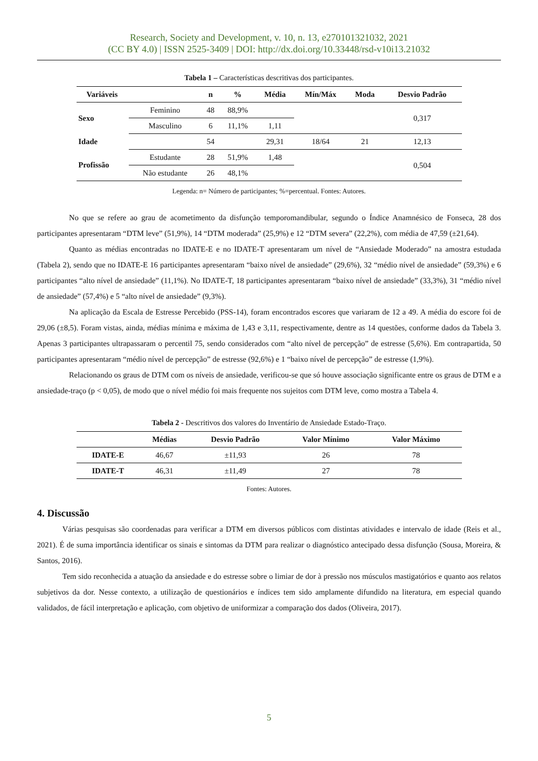Research, Society and Development, v. 10, n. 13, e270101321032, 2021
(CC BY 4.0) | ISSN 2525-3409 | DOI: http://dx.doi.org/10.33448/rsd-v10i13.21032
Tabela 1 – Características descritivas dos participantes.
| Variáveis | | n | % | Média | Mín/Máx | Moda | Desvio Padrão |
| --- | --- | --- | --- | --- | --- | --- | --- |
| Sexo | Feminino | 48 | 88,9% | | | | 0,317 |
| | Masculino | 6 | 11,1% | 1,11 | | | |
| Idade | | 54 | | 29,31 | 18/64 | 21 | 12,13 |
| Profissão | Estudante | 28 | 51,9% | 1,48 | | | 0,504 |
| | Não estudante | 26 | 48,1% | | | | |
Legenda: n= Número de participantes; %=percentual. Fontes: Autores.
No que se refere ao grau de acometimento da disfunção temporomandibular, segundo o Índice Anamnésico de Fonseca, 28 dos participantes apresentaram “DTM leve” (51,9%), 14 “DTM moderada” (25,9%) e 12 “DTM severa” (22,2%), com média de 47,59 (±21,64).
Quanto as médias encontradas no IDATE-E e no IDATE-T apresentaram um nível de “Ansiedade Moderado” na amostra estudada (Tabela 2), sendo que no IDATE-E 16 participantes apresentaram “baixo nível de ansiedade” (29,6%), 32 “médio nível de ansiedade” (59,3%) e 6 participantes “alto nível de ansiedade” (11,1%). No IDATE-T, 18 participantes apresentaram “baixo nível de ansiedade” (33,3%), 31 “médio nível de ansiedade” (57,4%) e 5 “alto nível de ansiedade” (9,3%).
Na aplicação da Escala de Estresse Percebido (PSS-14), foram encontrados escores que variaram de 12 a 49. A média do escore foi de 29,06 (±8,5). Foram vistas, ainda, médias mínima e máxima de 1,43 e 3,11, respectivamente, dentre as 14 questões, conforme dados da Tabela 3. Apenas 3 participantes ultrapassaram o percentil 75, sendo considerados com “alto nível de percepção” de estresse (5,6%). Em contrapartida, 50 participantes apresentaram “médio nível de percepção” de estresse (92,6%) e 1 “baixo nível de percepção” de estresse (1,9%).
Relacionando os graus de DTM com os níveis de ansiedade, verificou-se que só houve associação significante entre os graus de DTM e a ansiedade-traço (p < 0,05), de modo que o nível médio foi mais frequente nos sujeitos com DTM leve, como mostra a Tabela 4.
Tabela 2 - Descritivos dos valores do Inventário de Ansiedade Estado-Traço.
| | Médias | Desvio Padrão | Valor Mínimo | Valor Máximo |
| --- | --- | --- | --- | --- |
| IDATE-E | 46,67 | ±11,93 | 26 | 78 |
| IDATE-T | 46,31 | ±11,49 | 27 | 78 |
Fontes: Autores.
4. Discussão
Várias pesquisas são coordenadas para verificar a DTM em diversos públicos com distintas atividades e intervalo de idade (Reis et al., 2021). É de suma importância identificar os sinais e sintomas da DTM para realizar o diagnóstico antecipado dessa disfunção (Sousa, Moreira, & Santos, 2016).
Tem sido reconhecida a atuação da ansiedade e do estresse sobre o limiar de dor à pressão nos músculos mastigatórios e quanto aos relatos subjetivos da dor. Nesse contexto, a utilização de questionários e índices tem sido amplamente difundido na literatura, em especial quando validados, de fácil interpretação e aplicação, com objetivo de uniformizar a comparação dos dados (Oliveira, 2017).
5